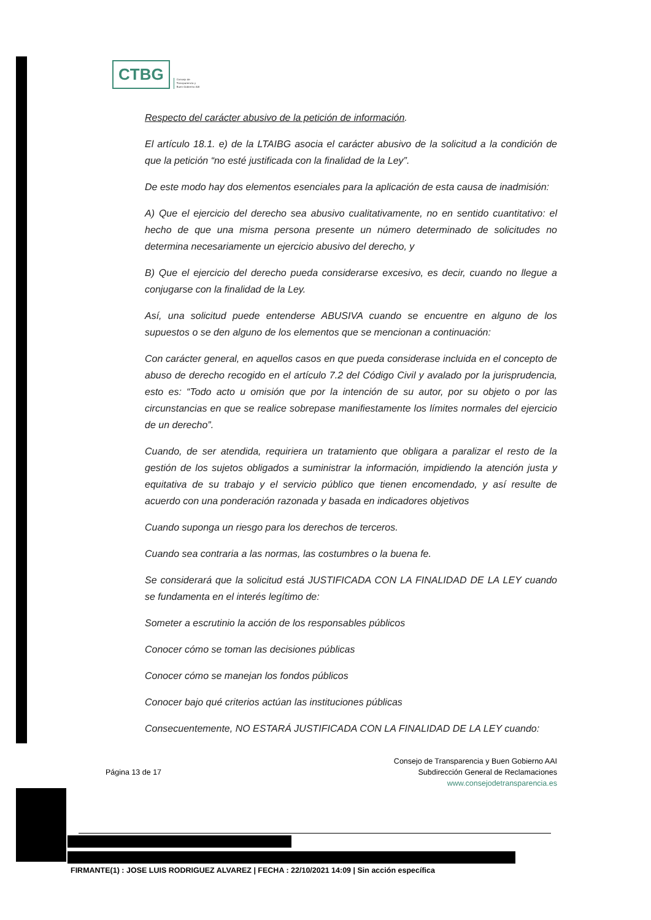CTBG
Consejo de
Transparencia y
Buen Gobierno AAI
Respecto del carácter abusivo de la petición de información.
El artículo 18.1. e) de la LTAIBG asocia el carácter abusivo de la solicitud a la condición de que la petición “no esté justificada con la finalidad de la Ley”.
De este modo hay dos elementos esenciales para la aplicación de esta causa de inadmisión:
A) Que el ejercicio del derecho sea abusivo cualitativamente, no en sentido cuantitativo: el hecho de que una misma persona presente un número determinado de solicitudes no determina necesariamente un ejercicio abusivo del derecho, y
B) Que el ejercicio del derecho pueda considerarse excesivo, es decir, cuando no llegue a conjugarse con la finalidad de la Ley.
Así, una solicitud puede entenderse ABUSIVA cuando se encuentre en alguno de los supuestos o se den alguno de los elementos que se mencionan a continuación:
Con carácter general, en aquellos casos en que pueda considerase incluida en el concepto de abuso de derecho recogido en el artículo 7.2 del Código Civil y avalado por la jurisprudencia, esto es: “Todo acto u omisión que por la intención de su autor, por su objeto o por las circunstancias en que se realice sobrepase manifiestamente los límites normales del ejercicio de un derecho”.
Cuando, de ser atendida, requiriera un tratamiento que obligara a paralizar el resto de la gestión de los sujetos obligados a suministrar la información, impidiendo la atención justa y equitativa de su trabajo y el servicio público que tienen encomendado, y así resulte de acuerdo con una ponderación razonada y basada en indicadores objetivos
Cuando suponga un riesgo para los derechos de terceros.
Cuando sea contraria a las normas, las costumbres o la buena fe.
Se considerará que la solicitud está JUSTIFICADA CON LA FINALIDAD DE LA LEY cuando se fundamenta en el interés legítimo de:
Someter a escrutinio la acción de los responsables públicos
Conocer cómo se toman las decisiones públicas
Conocer cómo se manejan los fondos públicos
Conocer bajo qué criterios actúan las instituciones públicas
Consecuentemente, NO ESTARÁ JUSTIFICADA CON LA FINALIDAD DE LA LEY cuando:
Página 13 de 17
Consejo de Transparencia y Buen Gobierno AAI
Subdirección General de Reclamaciones
www.consejodetransparencia.es
FIRMANTE(1) : JOSE LUIS RODRIGUEZ ALVAREZ | FECHA : 22/10/2021 14:09 | Sin acción específica